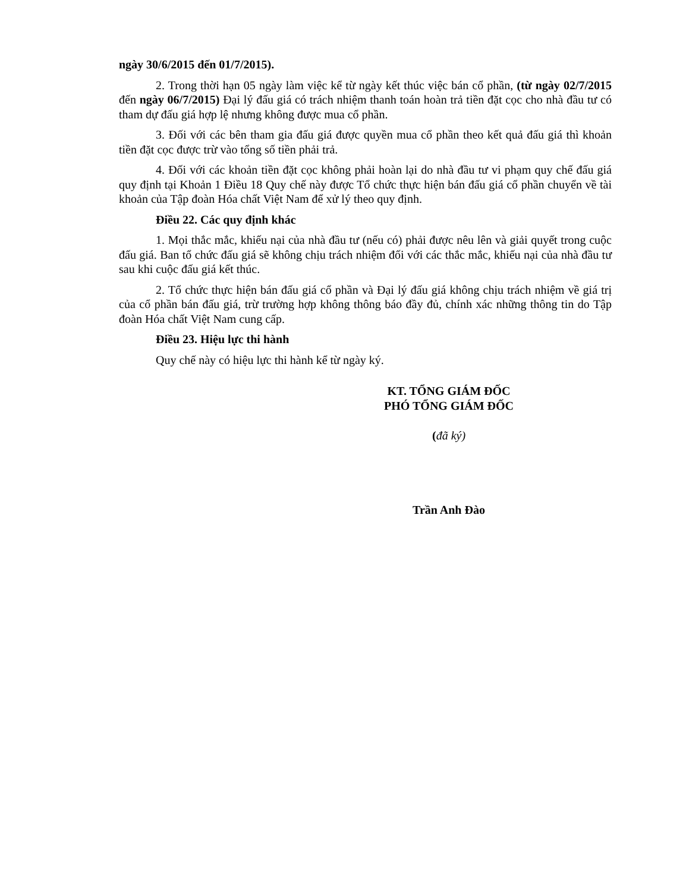ngày 30/6/2015 đến 01/7/2015).
2. Trong thời hạn 05 ngày làm việc kể từ ngày kết thúc việc bán cổ phần, (từ ngày 02/7/2015 đến ngày 06/7/2015) Đại lý đấu giá có trách nhiệm thanh toán hoàn trả tiền đặt cọc cho nhà đầu tư có tham dự đấu giá hợp lệ nhưng không được mua cổ phần.
3. Đối với các bên tham gia đấu giá được quyền mua cổ phần theo kết quả đấu giá thì khoản tiền đặt cọc được trừ vào tổng số tiền phải trả.
4. Đối với các khoản tiền đặt cọc không phải hoàn lại do nhà đầu tư vi phạm quy chế đấu giá quy định tại Khoản 1 Điều 18 Quy chế này được Tổ chức thực hiện bán đấu giá cổ phần chuyển về tài khoản của Tập đoàn Hóa chất Việt Nam để xử lý theo quy định.
Điều 22. Các quy định khác
1. Mọi thắc mắc, khiếu nại của nhà đầu tư (nếu có) phải được nêu lên và giải quyết trong cuộc đấu giá. Ban tổ chức đấu giá sẽ không chịu trách nhiệm đối với các thắc mắc, khiếu nại của nhà đầu tư sau khi cuộc đấu giá kết thúc.
2. Tổ chức thực hiện bán đấu giá cổ phần và Đại lý đấu giá không chịu trách nhiệm về giá trị của cổ phần bán đấu giá, trừ trường hợp không thông báo đầy đủ, chính xác những thông tin do Tập đoàn Hóa chất Việt Nam cung cấp.
Điều 23. Hiệu lực thi hành
Quy chế này có hiệu lực thi hành kể từ ngày ký.
KT. TỔNG GIÁM ĐỐC
PHÓ TỔNG GIÁM ĐỐC
(đã ký)
Trần Anh Đào